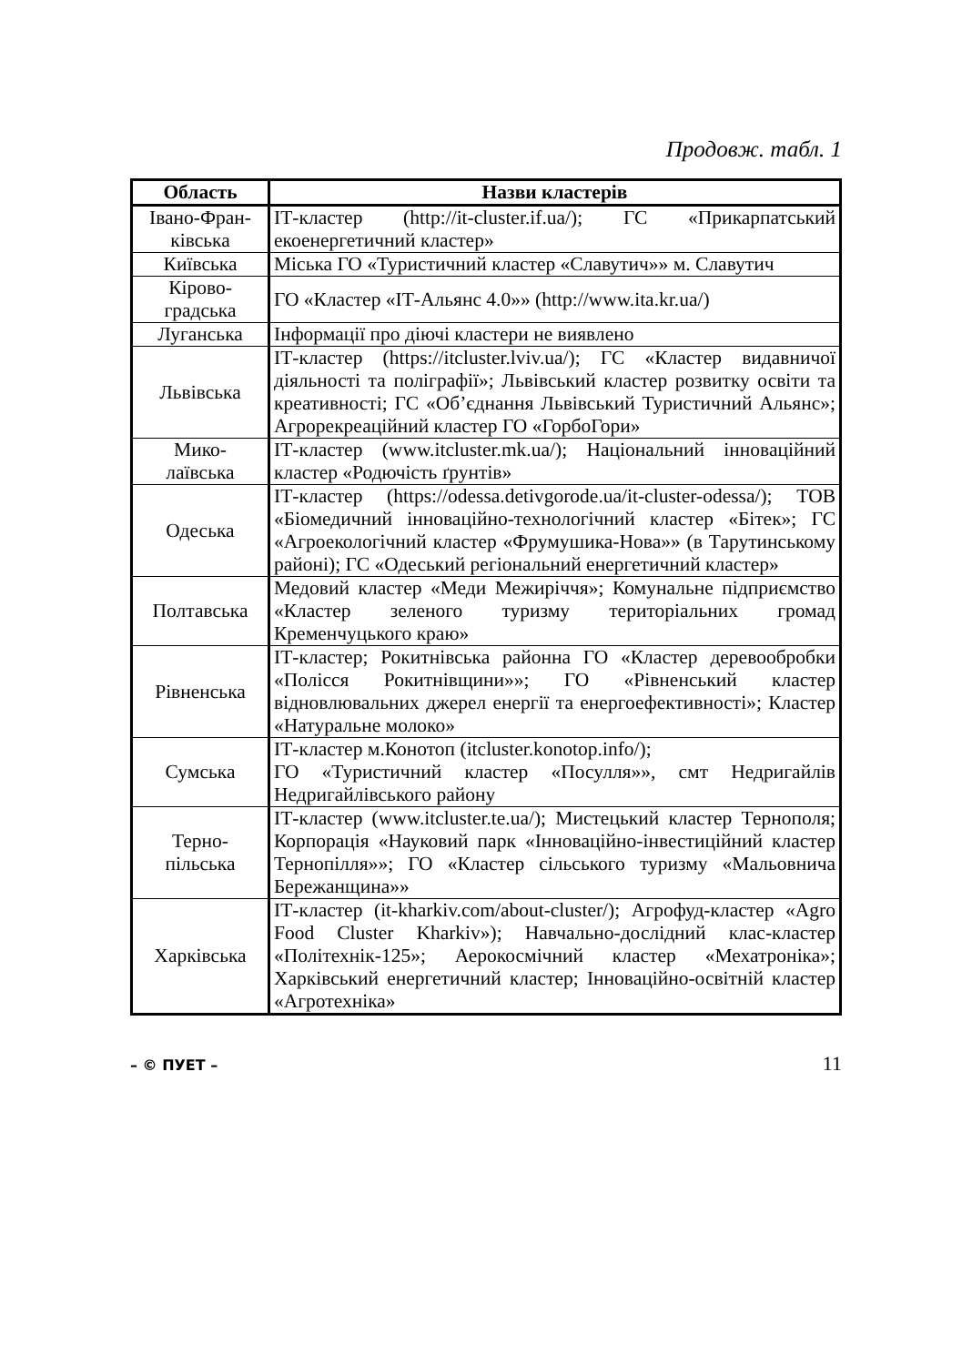Продовж. табл. 1
| Область | Назви кластерів |
| --- | --- |
| Івано-Фран- ківська | ІТ-кластер (http://it-cluster.if.ua/); ГС «Прикарпатський екоенергетичний кластер» |
| Київська | Міська ГО «Туристичний кластер «Славутич»» м. Славутич |
| Кірово- градська | ГО «Кластер «ІТ-Альянс 4.0»» (http://www.ita.kr.ua/) |
| Луганська | Інформації про діючі кластери не виявлено |
| Львівська | ІТ-кластер (https://itcluster.lviv.ua/); ГС «Кластер видавничої діяльності та поліграфії»; Львівський кластер розвитку освіти та креативності; ГС «Об’єднання Львівський Туристичний Альянс»; Агрорекреаційний кластер ГО «ГорбоГори» |
| Мико- лаївська | ІТ-кластер (www.itcluster.mk.ua/); Національний інноваційний кластер «Родючість ґрунтів» |
| Одеська | ІТ-кластер (https://odessa.detivgorode.ua/it-cluster-odessa/); ТОВ «Біомедичний інноваційно-технологічний кластер «Бітек»; ГС «Агроекологічний кластер «Фрумушика-Нова»» (в Тарутинському районі); ГС «Одеський регіональний енергетичний кластер» |
| Полтавська | Медовий кластер «Меди Межиріччя»; Комунальне підприємство «Кластер зеленого туризму територіальних громад Кременчуцького краю» |
| Рівненська | ІТ-кластер; Рокитнівська районна ГО «Кластер деревообробки «Полісся Рокитнівщини»»; ГО «Рівненський кластер відновлювальних джерел енергії та енергоефективності»; Кластер «Натуральне молоко» |
| Сумська | ІТ-кластер м.Конотоп (itcluster.konotop.info/); ГО «Туристичний кластер «Посулля»», смт Недригайлів Недригайлівського району |
| Терно- пільська | ІТ-кластер (www.itcluster.te.ua/); Мистецький кластер Тернополя; Корпорація «Науковий парк «Інноваційно-інвестиційний кластер Тернопілля»»; ГО «Кластер сільського туризму «Мальовнича Бережанщина»» |
| Харківська | ІТ-кластер (it-kharkiv.com/about-cluster/); Агрофуд-кластер «Agro Food Cluster Kharkiv»); Навчально-дослідний клас-кластер «Політехнік-125»; Аерокосмічний кластер «Мехатроніка»; Харківський енергетичний кластер; Інноваційно-освітній кластер «Агротехніка» |
– © ПУЕТ – 11